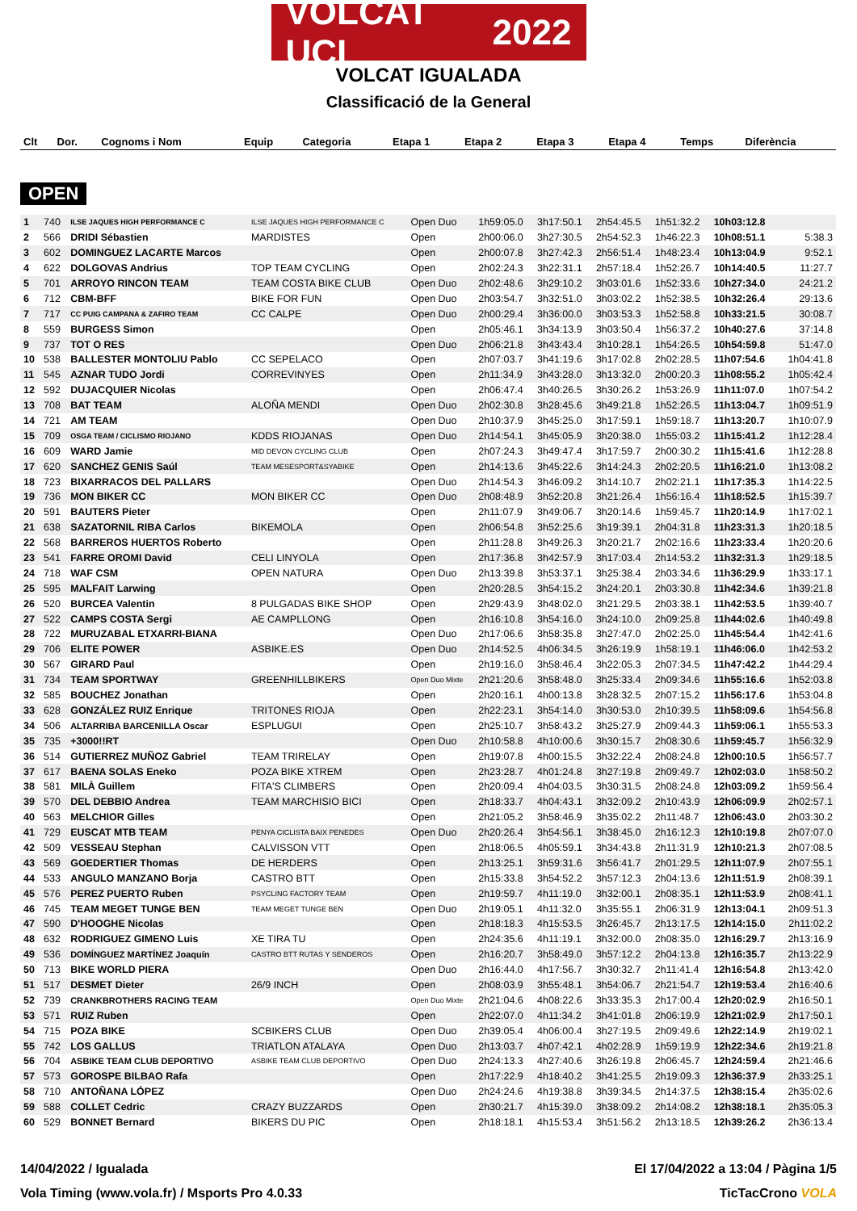VOLCAT UCI 2022
VOLCAT IGUALADA
Classificació de la General
| Clt | Dor. | Cognoms i Nom | Equip | Categoria | Etapa 1 | Etapa 2 | Etapa 3 | Etapa 4 | Temps | Diferència |
| --- | --- | --- | --- | --- | --- | --- | --- | --- | --- | --- |
OPEN
| 1 | 740 | ILSE JAQUES HIGH PERFORMANCE C | ILSE JAQUES HIGH PERFORMANCE C | Open Duo | 1h59:05.0 | 3h17:50.1 | 2h54:45.5 | 1h51:32.2 | 10h03:12.8 | |
| 2 | 566 | DRIDI Sébastien | MARDISTES | Open | 2h00:06.0 | 3h27:30.5 | 2h54:52.3 | 1h46:22.3 | 10h08:51.1 | 5:38.3 |
| 3 | 602 | DOMINGUEZ LACARTE Marcos | | Open | 2h00:07.8 | 3h27:42.3 | 2h56:51.4 | 1h48:23.4 | 10h13:04.9 | 9:52.1 |
| 4 | 622 | DOLGOVAS Andrius | TOP TEAM CYCLING | Open | 2h02:24.3 | 3h22:31.1 | 2h57:18.4 | 1h52:26.7 | 10h14:40.5 | 11:27.7 |
| 5 | 701 | ARROYO RINCON TEAM | TEAM COSTA BIKE CLUB | Open Duo | 2h02:48.6 | 3h29:10.2 | 3h03:01.6 | 1h52:33.6 | 10h27:34.0 | 24:21.2 |
| 6 | 712 | CBM-BFF | BIKE FOR FUN | Open Duo | 2h03:54.7 | 3h32:51.0 | 3h03:02.2 | 1h52:38.5 | 10h32:26.4 | 29:13.6 |
| 7 | 717 | CC PUIG CAMPANA & ZAFIRO TEAM | CC CALPE | Open Duo | 2h00:29.4 | 3h36:00.0 | 3h03:53.3 | 1h52:58.8 | 10h33:21.5 | 30:08.7 |
| 8 | 559 | BURGESS Simon | | Open | 2h05:46.1 | 3h34:13.9 | 3h03:50.4 | 1h56:37.2 | 10h40:27.6 | 37:14.8 |
| 9 | 737 | TOT O RES | | Open Duo | 2h06:21.8 | 3h43:43.4 | 3h10:28.1 | 1h54:26.5 | 10h54:59.8 | 51:47.0 |
| 10 | 538 | BALLESTER MONTOLIU Pablo | CC SEPELACO | Open | 2h07:03.7 | 3h41:19.6 | 3h17:02.8 | 2h02:28.5 | 11h07:54.6 | 1h04:41.8 |
| 11 | 545 | AZNAR TUDO Jordi | CORREVINYES | Open | 2h11:34.9 | 3h43:28.0 | 3h13:32.0 | 2h00:20.3 | 11h08:55.2 | 1h05:42.4 |
| 12 | 592 | DUJACQUIER Nicolas | | Open | 2h06:47.4 | 3h40:26.5 | 3h30:26.2 | 1h53:26.9 | 11h11:07.0 | 1h07:54.2 |
| 13 | 708 | BAT TEAM | ALOÑA MENDI | Open Duo | 2h02:30.8 | 3h28:45.6 | 3h49:21.8 | 1h52:26.5 | 11h13:04.7 | 1h09:51.9 |
| 14 | 721 | AM TEAM | | Open Duo | 2h10:37.9 | 3h45:25.0 | 3h17:59.1 | 1h59:18.7 | 11h13:20.7 | 1h10:07.9 |
| 15 | 709 | OSGA TEAM / CICLISMO RIOJANO | KDDS RIOJANAS | Open Duo | 2h14:54.1 | 3h45:05.9 | 3h20:38.0 | 1h55:03.2 | 11h15:41.2 | 1h12:28.4 |
| 16 | 609 | WARD Jamie | MID DEVON CYCLING CLUB | Open | 2h07:24.3 | 3h49:47.4 | 3h17:59.7 | 2h00:30.2 | 11h15:41.6 | 1h12:28.8 |
| 17 | 620 | SANCHEZ GENIS Saúl | TEAM MESESPORT&SYABIKE | Open | 2h14:13.6 | 3h45:22.6 | 3h14:24.3 | 2h02:20.5 | 11h16:21.0 | 1h13:08.2 |
| 18 | 723 | BIXARRACOS DEL PALLARS | | Open Duo | 2h14:54.3 | 3h46:09.2 | 3h14:10.7 | 2h02:21.1 | 11h17:35.3 | 1h14:22.5 |
| 19 | 736 | MON BIKER CC | MON BIKER CC | Open Duo | 2h08:48.9 | 3h52:20.8 | 3h21:26.4 | 1h56:16.4 | 11h18:52.5 | 1h15:39.7 |
| 20 | 591 | BAUTERS Pieter | | Open | 2h11:07.9 | 3h49:06.7 | 3h20:14.6 | 1h59:45.7 | 11h20:14.9 | 1h17:02.1 |
| 21 | 638 | SAZATORNIL RIBA Carlos | BIKEMOLA | Open | 2h06:54.8 | 3h52:25.6 | 3h19:39.1 | 2h04:31.8 | 11h23:31.3 | 1h20:18.5 |
| 22 | 568 | BARREROS HUERTOS Roberto | | Open | 2h11:28.8 | 3h49:26.3 | 3h20:21.7 | 2h02:16.6 | 11h23:33.4 | 1h20:20.6 |
| 23 | 541 | FARRE OROMI David | CELI LINYOLA | Open | 2h17:36.8 | 3h42:57.9 | 3h17:03.4 | 2h14:53.2 | 11h32:31.3 | 1h29:18.5 |
| 24 | 718 | WAF CSM | OPEN NATURA | Open Duo | 2h13:39.8 | 3h53:37.1 | 3h25:38.4 | 2h03:34.6 | 11h36:29.9 | 1h33:17.1 |
| 25 | 595 | MALFAIT Larwing | | Open | 2h20:28.5 | 3h54:15.2 | 3h24:20.1 | 2h03:30.8 | 11h42:34.6 | 1h39:21.8 |
| 26 | 520 | BURCEA Valentin | 8 PULGADAS BIKE SHOP | Open | 2h29:43.9 | 3h48:02.0 | 3h21:29.5 | 2h03:38.1 | 11h42:53.5 | 1h39:40.7 |
| 27 | 522 | CAMPS COSTA Sergi | AE CAMPLLONG | Open | 2h16:10.8 | 3h54:16.0 | 3h24:10.0 | 2h09:25.8 | 11h44:02.6 | 1h40:49.8 |
| 28 | 722 | MURUZABAL ETXARRI-BIANA | | Open Duo | 2h17:06.6 | 3h58:35.8 | 3h27:47.0 | 2h02:25.0 | 11h45:54.4 | 1h42:41.6 |
| 29 | 706 | ELITE POWER | ASBIKE.ES | Open Duo | 2h14:52.5 | 4h06:34.5 | 3h26:19.9 | 1h58:19.1 | 11h46:06.0 | 1h42:53.2 |
| 30 | 567 | GIRARD Paul | | Open | 2h19:16.0 | 3h58:46.4 | 3h22:05.3 | 2h07:34.5 | 11h47:42.2 | 1h44:29.4 |
| 31 | 734 | TEAM SPORTWAY | GREENHILLBIKERS | Open Duo Mixte | 2h21:20.6 | 3h58:48.0 | 3h25:33.4 | 2h09:34.6 | 11h55:16.6 | 1h52:03.8 |
| 32 | 585 | BOUCHEZ Jonathan | | Open | 2h20:16.1 | 4h00:13.8 | 3h28:32.5 | 2h07:15.2 | 11h56:17.6 | 1h53:04.8 |
| 33 | 628 | GONZÁLEZ RUIZ Enrique | TRITONES RIOJA | Open | 2h22:23.1 | 3h54:14.0 | 3h30:53.0 | 2h10:39.5 | 11h58:09.6 | 1h54:56.8 |
| 34 | 506 | ALTARRIBA BARCENILLA Oscar | ESPLUGUI | Open | 2h25:10.7 | 3h58:43.2 | 3h25:27.9 | 2h09:44.3 | 11h59:06.1 | 1h55:53.3 |
| 35 | 735 | +3000!!RT | | Open Duo | 2h10:58.8 | 4h10:00.6 | 3h30:15.7 | 2h08:30.6 | 11h59:45.7 | 1h56:32.9 |
| 36 | 514 | GUTIERREZ MUÑOZ Gabriel | TEAM TRIRELAY | Open | 2h19:07.8 | 4h00:15.5 | 3h32:22.4 | 2h08:24.8 | 12h00:10.5 | 1h56:57.7 |
| 37 | 617 | BAENA SOLAS Eneko | POZA BIKE XTREM | Open | 2h23:28.7 | 4h01:24.8 | 3h27:19.8 | 2h09:49.7 | 12h02:03.0 | 1h58:50.2 |
| 38 | 581 | MILÀ Guillem | FITA'S CLIMBERS | Open | 2h20:09.4 | 4h04:03.5 | 3h30:31.5 | 2h08:24.8 | 12h03:09.2 | 1h59:56.4 |
| 39 | 570 | DEL DEBBIO Andrea | TEAM MARCHISIO BICI | Open | 2h18:33.7 | 4h04:43.1 | 3h32:09.2 | 2h10:43.9 | 12h06:09.9 | 2h02:57.1 |
| 40 | 563 | MELCHIOR Gilles | | Open | 2h21:05.2 | 3h58:46.9 | 3h35:02.2 | 2h11:48.7 | 12h06:43.0 | 2h03:30.2 |
| 41 | 729 | EUSCAT MTB TEAM | PENYA CICLISTA BAIX PENEDES | Open Duo | 2h20:26.4 | 3h54:56.1 | 3h38:45.0 | 2h16:12.3 | 12h10:19.8 | 2h07:07.0 |
| 42 | 509 | VESSEAU Stephan | CALVISSON VTT | Open | 2h18:06.5 | 4h05:59.1 | 3h34:43.8 | 2h11:31.9 | 12h10:21.3 | 2h07:08.5 |
| 43 | 569 | GOEDERTIER Thomas | DE HERDERS | Open | 2h13:25.1 | 3h59:31.6 | 3h56:41.7 | 2h01:29.5 | 12h11:07.9 | 2h07:55.1 |
| 44 | 533 | ANGULO MANZANO Borja | CASTRO BTT | Open | 2h15:33.8 | 3h54:52.2 | 3h57:12.3 | 2h04:13.6 | 12h11:51.9 | 2h08:39.1 |
| 45 | 576 | PEREZ PUERTO Ruben | PSYCLING FACTORY TEAM | Open | 2h19:59.7 | 4h11:19.0 | 3h32:00.1 | 2h08:35.1 | 12h11:53.9 | 2h08:41.1 |
| 46 | 745 | TEAM MEGET TUNGE BEN | TEAM MEGET TUNGE BEN | Open Duo | 2h19:05.1 | 4h11:32.0 | 3h35:55.1 | 2h06:31.9 | 12h13:04.1 | 2h09:51.3 |
| 47 | 590 | D'HOOGHE Nicolas | | Open | 2h18:18.3 | 4h15:53.5 | 3h26:45.7 | 2h13:17.5 | 12h14:15.0 | 2h11:02.2 |
| 48 | 632 | RODRIGUEZ GIMENO Luis | XE TIRA TU | Open | 2h24:35.6 | 4h11:19.1 | 3h32:00.0 | 2h08:35.0 | 12h16:29.7 | 2h13:16.9 |
| 49 | 536 | DOMÍNGUEZ MARTÍNEZ Joaquín | CASTRO BTT RUTAS Y SENDEROS | Open | 2h16:20.7 | 3h58:49.0 | 3h57:12.2 | 2h04:13.8 | 12h16:35.7 | 2h13:22.9 |
| 50 | 713 | BIKE WORLD PIERA | | Open Duo | 2h16:44.0 | 4h17:56.7 | 3h30:32.7 | 2h11:41.4 | 12h16:54.8 | 2h13:42.0 |
| 51 | 517 | DESMET Dieter | 26/9 INCH | Open | 2h08:03.9 | 3h55:48.1 | 3h54:06.7 | 2h21:54.7 | 12h19:53.4 | 2h16:40.6 |
| 52 | 739 | CRANKBROTHERS RACING TEAM | | Open Duo Mixte | 2h21:04.6 | 4h08:22.6 | 3h33:35.3 | 2h17:00.4 | 12h20:02.9 | 2h16:50.1 |
| 53 | 571 | RUIZ Ruben | | Open | 2h22:07.0 | 4h11:34.2 | 3h41:01.8 | 2h06:19.9 | 12h21:02.9 | 2h17:50.1 |
| 54 | 715 | POZA BIKE | SCBIKERS CLUB | Open Duo | 2h39:05.4 | 4h06:00.4 | 3h27:19.5 | 2h09:49.6 | 12h22:14.9 | 2h19:02.1 |
| 55 | 742 | LOS GALLUS | TRIATLON ATALAYA | Open Duo | 2h13:03.7 | 4h07:42.1 | 4h02:28.9 | 1h59:19.9 | 12h22:34.6 | 2h19:21.8 |
| 56 | 704 | ASBIKE TEAM CLUB DEPORTIVO | ASBIKE TEAM CLUB DEPORTIVO | Open Duo | 2h24:13.3 | 4h27:40.6 | 3h26:19.8 | 2h06:45.7 | 12h24:59.4 | 2h21:46.6 |
| 57 | 573 | GOROSPE BILBAO Rafa | | Open | 2h17:22.9 | 4h18:40.2 | 3h41:25.5 | 2h19:09.3 | 12h36:37.9 | 2h33:25.1 |
| 58 | 710 | ANTOÑANA LÓPEZ | | Open Duo | 2h24:24.6 | 4h19:38.8 | 3h39:34.5 | 2h14:37.5 | 12h38:15.4 | 2h35:02.6 |
| 59 | 588 | COLLET Cedric | CRAZY BUZZARDS | Open | 2h30:21.7 | 4h15:39.0 | 3h38:09.2 | 2h14:08.2 | 12h38:18.1 | 2h35:05.3 |
| 60 | 529 | BONNET Bernard | BIKERS DU PIC | Open | 2h18:18.1 | 4h15:53.4 | 3h51:56.2 | 2h13:18.5 | 12h39:26.2 | 2h36:13.4 |
14/04/2022 / Igualada El 17/04/2022 a 13:04 / Pàgina 1/5
Vola Timing (www.vola.fr) / Msports Pro 4.0.33 TicTacCrono VOLA